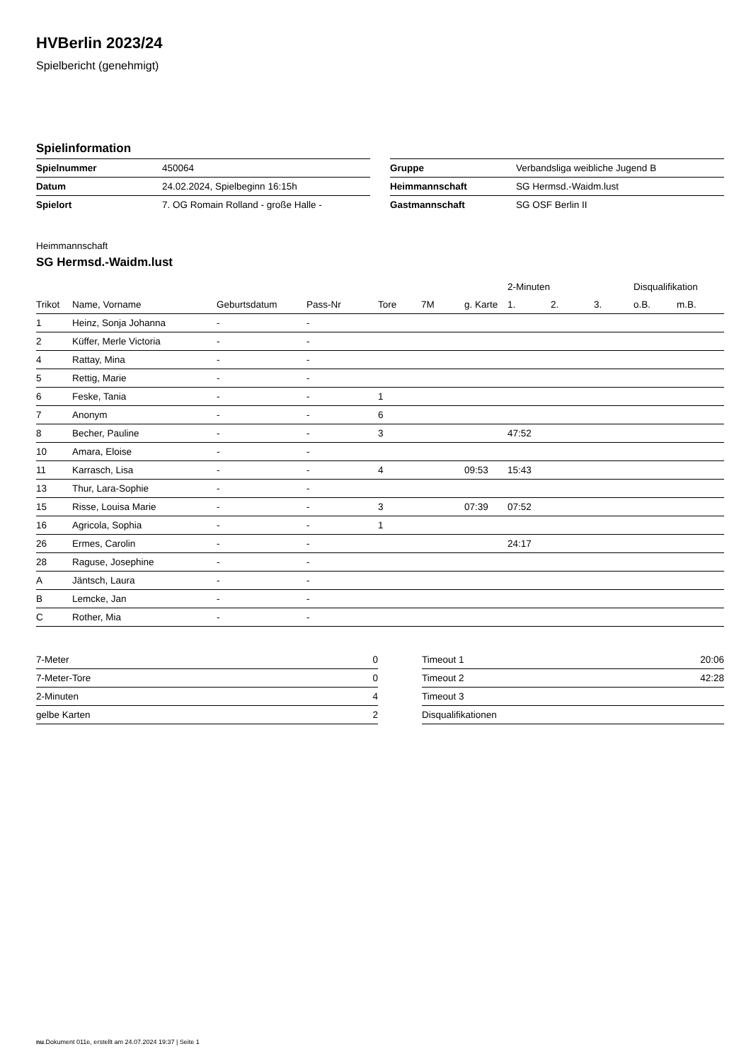HVBerlin 2023/24
Spielbericht (genehmigt)
Spielinformation
| Spielnummer | 450064 |
| Datum | 24.02.2024, Spielbeginn 16:15h |
| Spielort | 7. OG Romain Rolland - große Halle - |
| Gruppe | Verbandsliga weibliche Jugend B |
| Heimmannschaft | SG Hermsd.-Waidm.lust |
| Gastmannschaft | SG OSF Berlin II |
Heimmannschaft
SG Hermsd.-Waidm.lust
| | | | | | | | 2-Minuten | | | Disqualifikation | |
| --- | --- | --- | --- | --- | --- | --- | --- | --- | --- | --- | --- |
| Trikot | Name, Vorname | Geburtsdatum | Pass-Nr | Tore | 7M | g. Karte | 1. | 2. | 3. | o.B. | m.B. |
| 1 | Heinz, Sonja Johanna | - | - | | | | | | | | |
| 2 | Küffer, Merle Victoria | - | - | | | | | | | | |
| 4 | Rattay, Mina | - | - | | | | | | | | |
| 5 | Rettig, Marie | - | - | | | | | | | | |
| 6 | Feske, Tania | - | - | 1 | | | | | | | |
| 7 | Anonym | - | - | 6 | | | | | | | |
| 8 | Becher, Pauline | - | - | 3 | | | 47:52 | | | | |
| 10 | Amara, Eloise | - | - | | | | | | | | |
| 11 | Karrasch, Lisa | - | - | 4 | | 09:53 | 15:43 | | | | |
| 13 | Thur, Lara-Sophie | - | - | | | | | | | | |
| 15 | Risse, Louisa Marie | - | - | 3 | | 07:39 | 07:52 | | | | |
| 16 | Agricola, Sophia | - | - | 1 | | | | | | | |
| 26 | Ermes, Carolin | - | - | | | | 24:17 | | | | |
| 28 | Raguse, Josephine | - | - | | | | | | | | |
| A | Jäntsch, Laura | - | - | | | | | | | | |
| B | Lemcke, Jan | - | - | | | | | | | | |
| C | Rother, Mia | - | - | | | | | | | | |
| 7-Meter | 0 |
| 7-Meter-Tore | 0 |
| 2-Minuten | 4 |
| gelbe Karten | 2 |
| Timeout 1 | 20:06 |
| Timeout 2 | 42:28 |
| Timeout 3 | |
| Disqualifikationen | |
nu.Dokument 011e, erstellt am 24.07.2024 19:37 | Seite 1